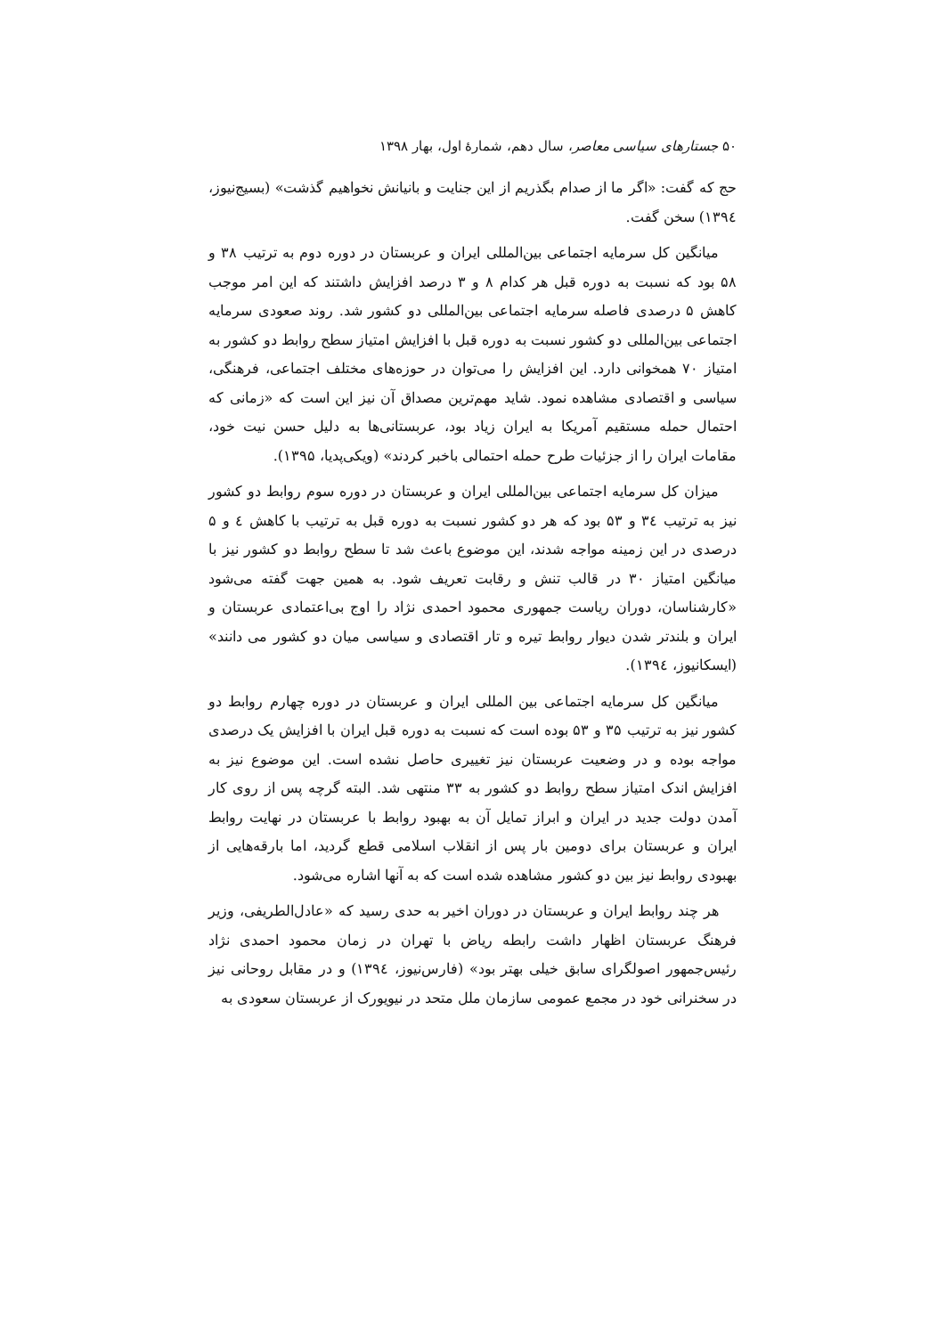۵۰ جستارهای سیاسی معاصر، سال دهم، شمارهٔ اول، بهار ۱۳۹۸
حج که گفت: «اگر ما از صدام بگذریم از این جنایت و بانیانش نخواهیم گذشت» (بسیج‌نیوز، ۱۳۹٤) سخن گفت.
میانگین کل سرمایه اجتماعی بین‌المللی ایران و عربستان در دوره دوم به ترتیب ۳۸ و ۵۸ بود که نسبت به دوره قبل هر کدام ۸ و ۳ درصد افزایش داشتند که این امر موجب کاهش ۵ درصدی فاصله سرمایه اجتماعی بین‌المللی دو کشور شد. روند صعودی سرمایه اجتماعی بین‌المللی دو کشور نسبت به دوره قبل با افزایش امتیاز سطح روابط دو کشور به امتیاز ۷۰ همخوانی دارد. این افزایش را می‌توان در حوزه‌های مختلف اجتماعی، فرهنگی، سیاسی و اقتصادی مشاهده نمود. شاید مهم‌ترین مصداق آن نیز این است که «زمانی که احتمال حمله مستقیم آمریکا به ایران زیاد بود، عربستانی‌ها به دلیل حسن نیت خود، مقامات ایران را از جزئیات طرح حمله احتمالی باخبر کردند» (ویکی‌پدیا، ۱۳۹۵).
میزان کل سرمایه اجتماعی بین‌المللی ایران و عربستان در دوره سوم روابط دو کشور نیز به ترتیب ۳٤ و ۵۳ بود که هر دو کشور نسبت به دوره قبل به ترتیب با کاهش ٤ و ۵ درصدی در این زمینه مواجه شدند، این موضوع باعث شد تا سطح روابط دو کشور نیز با میانگین امتیاز ۳۰ در قالب تنش و رقابت تعریف شود. به همین جهت گفته می‌شود «کارشناسان، دوران ریاست جمهوری محمود احمدی نژاد را اوج بی‌اعتمادی عربستان و ایران و بلندتر شدن دیوار روابط تیره و تار اقتصادی و سیاسی میان دو کشور می دانند» (ایسکانیوز، ۱۳۹٤).
میانگین کل سرمایه اجتماعی بین المللی ایران و عربستان در دوره چهارم روابط دو کشور نیز به ترتیب ۳۵ و ۵۳ بوده است که نسبت به دوره قبل ایران با افزایش یک درصدی مواجه بوده و در وضعیت عربستان نیز تغییری حاصل نشده است. این موضوع نیز به افزایش اندک امتیاز سطح روابط دو کشور به ۳۳ منتهی شد. البته گرچه پس از روی کار آمدن دولت جدید در ایران و ابراز تمایل آن به بهبود روابط با عربستان در نهایت روابط ایران و عربستان برای دومین بار پس از انقلاب اسلامی قطع گردید، اما بارقه‌هایی از بهبودی روابط نیز بین دو کشور مشاهده شده است که به آنها اشاره می‌شود.
هر چند روابط ایران و عربستان در دوران اخیر به حدی رسید که «عادل‌الطریفی، وزیر فرهنگ عربستان اظهار داشت رابطه ریاض با تهران در زمان محمود احمدی نژاد رئیس‌جمهور اصولگرای سابق خیلی بهتر بود» (فارس‌نیوز، ۱۳۹٤) و در مقابل روحانی نیز در سخنرانی خود در مجمع عمومی سازمان ملل متحد در نیویورک از عربستان سعودی به